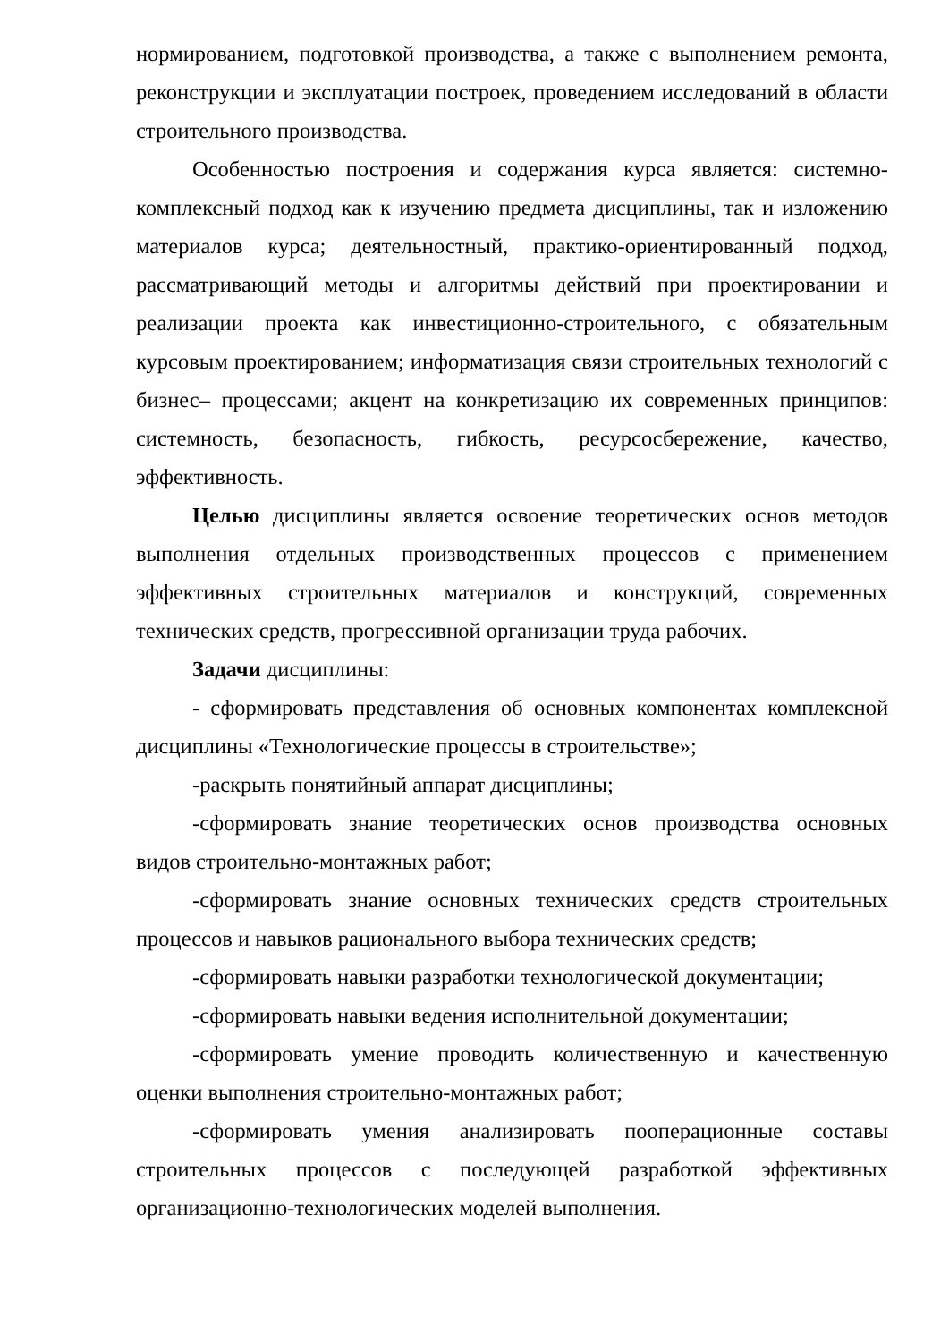нормированием, подготовкой производства, а также с выполнением ремонта, реконструкции и эксплуатации построек, проведением исследований в области строительного производства.
Особенностью построения и содержания курса является: системно-комплексный подход как к изучению предмета дисциплины, так и изложению материалов курса; деятельностный, практико-ориентированный подход, рассматривающий методы и алгоритмы действий при проектировании и реализации проекта как инвестиционно-строительного, с обязательным курсовым проектированием; информатизация связи строительных технологий с бизнес– процессами; акцент на конкретизацию их современных принципов: системность, безопасность, гибкость, ресурсосбережение, качество, эффективность.
Целью дисциплины является освоение теоретических основ методов выполнения отдельных производственных процессов с применением эффективных строительных материалов и конструкций, современных технических средств, прогрессивной организации труда рабочих.
Задачи дисциплины:
- сформировать представления об основных компонентах комплексной дисциплины «Технологические процессы в строительстве»;
-раскрыть понятийный аппарат дисциплины;
-сформировать знание теоретических основ производства основных видов строительно-монтажных работ;
-сформировать знание основных технических средств строительных процессов и навыков рационального выбора технических средств;
-сформировать навыки разработки технологической документации;
-сформировать навыки ведения исполнительной документации;
-сформировать умение проводить количественную и качественную оценки выполнения строительно-монтажных работ;
-сформировать умения анализировать пооперационные составы строительных процессов с последующей разработкой эффективных организационно-технологических моделей выполнения.